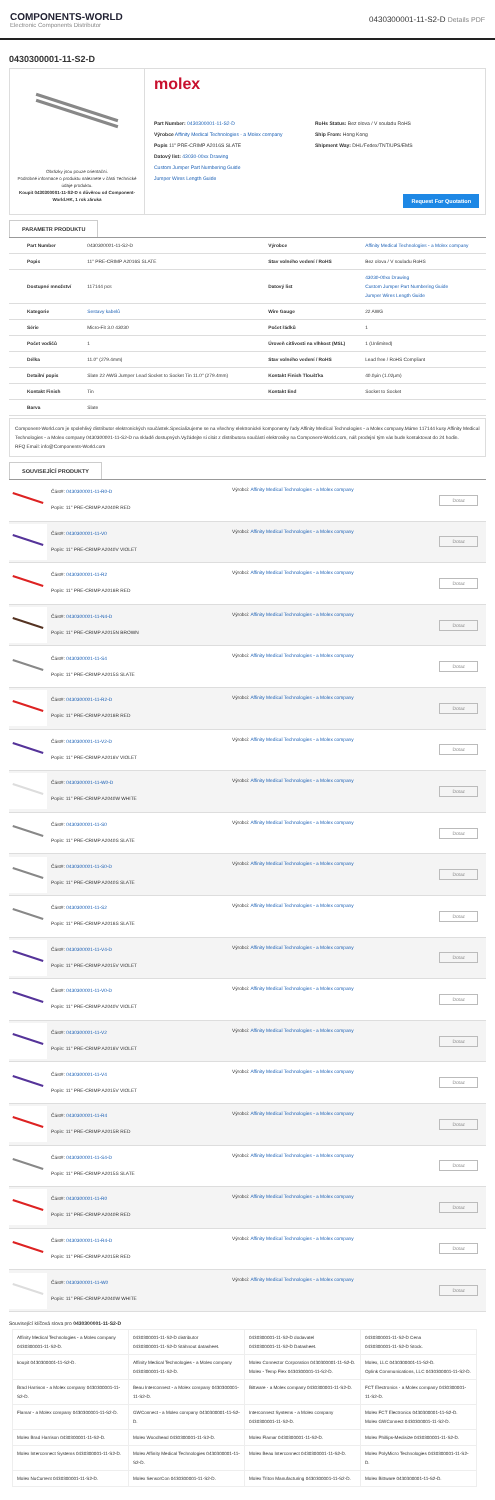COMPONENTS-WORLD
Electronic Components Distributor
0430300001-11-S2-D Details PDF
0430300001-11-S2-D
Obrázky jsou pouze orientační.
Podrobné informace o produktu naleznete v části Technické údaje produktu.
Koupit 0430300001-11-S2-D s důvěrou od Component-World.HK, 1 rok záruka
molex
Part Number: 0430300001-11-S2-D
Výrobce Affinity Medical Technologies - a Molex company
Popis 11" PRE-CRIMP A2016S SLATE
Datový list: 43030-00xx Drawing
Custom Jumper Part Numbering Guide
Jumper Wires Length Guide
RoHs Status: Bez olova / V souladu RoHS
Ship From: Hong Kong
Shipment Way: DHL/Fedex/TNT/UPS/EMS
Request For Quotation
PARAMETR PRODUKTU
| Part Number | 0430300001-11-S2-D | Výrobce | Affinity Medical Technologies - a Molex company |
| Popis | 11" PRE-CRIMP A2016S SLATE | Stav volného vedení / RoHS | Bez olova / V souladu RoHS |
| Dostupné množství | 117144 pcs | Datový list | 43030-00xx Drawing Custom Jumper Part Numbering Guide Jumper Wires Length Guide |
| Kategorie | Sestavy kabelů | Wire Gauge | 22 AWG |
| Série | Micro-Fit 3.0 43030 | Počet řádků | 1 |
| Počet vodičů | 1 | Úroveň citlivosti na vlhkost (MSL) | 1 (Unlimited) |
| Délka | 11.0" (279.4mm) | Stav volného vedení / RoHS | Lead free / RoHS Compliant |
| Detailní popis | Slate 22 AWG Jumper Lead Socket to Socket Tin 11.0" (279.4mm) | Kontakt Finish Tloušťka | 40.0µin (1.02µm) |
| Kontakt Finish | Tin | Kontakt End | Socket to Socket |
| Barva | Slate | | |
Component-World.com je spolehlivý distributor elektronických součástek.Specializujeme se na všechny elektronické komponenty řady Affinity Medical Technologies - a Molex company.Máme 117144 kusy Affinity Medical Technologies - a Molex company 0430300001-11-S2-D na skladě dostupných.Vyžádejte si citát z distributora součástí elektroniky na Component-World.com, náš prodejní tým vás bude kontaktovat do 24 hodin.
RFQ Email: info@Components-World.com
SOUVISEJÍCÍ PRODUKTY
Část#: 0430300001-11-R0-D
Popis: 11" PRE-CRIMP A2040R RED
Výrobci: Affinity Medical Technologies - a Molex company
Dotaz
Část#: 0430300001-11-V0
Popis: 11" PRE-CRIMP A2040V VIOLET
Výrobci: Affinity Medical Technologies - a Molex company
Dotaz
Část#: 0430300001-11-R2
Popis: 11" PRE-CRIMP A2016R RED
Výrobci: Affinity Medical Technologies - a Molex company
Dotaz
Část#: 0430300001-11-N4-D
Popis: 11" PRE-CRIMP A2015N BROWN
Výrobci: Affinity Medical Technologies - a Molex company
Dotaz
Část#: 0430300001-11-S4
Popis: 11" PRE-CRIMP A2015S SLATE
Výrobci: Affinity Medical Technologies - a Molex company
Dotaz
Část#: 0430300001-11-R2-D
Popis: 11" PRE-CRIMP A2016R RED
Výrobci: Affinity Medical Technologies - a Molex company
Dotaz
Část#: 0430300001-11-V2-D
Popis: 11" PRE-CRIMP A2016V VIOLET
Výrobci: Affinity Medical Technologies - a Molex company
Dotaz
Část#: 0430300001-11-W0-D
Popis: 11" PRE-CRIMP A2040W WHITE
Výrobci: Affinity Medical Technologies - a Molex company
Dotaz
Část#: 0430300001-11-S0
Popis: 11" PRE-CRIMP A2040S SLATE
Výrobci: Affinity Medical Technologies - a Molex company
Dotaz
Část#: 0430300001-11-S0-D
Popis: 11" PRE-CRIMP A2040S SLATE
Výrobci: Affinity Medical Technologies - a Molex company
Dotaz
Část#: 0430300001-11-S2
Popis: 11" PRE-CRIMP A2016S SLATE
Výrobci: Affinity Medical Technologies - a Molex company
Dotaz
Část#: 0430300001-11-V4-D
Popis: 11" PRE-CRIMP A2015V VIOLET
Výrobci: Affinity Medical Technologies - a Molex company
Dotaz
Část#: 0430300001-11-V0-D
Popis: 11" PRE-CRIMP A2040V VIOLET
Výrobci: Affinity Medical Technologies - a Molex company
Dotaz
Část#: 0430300001-11-V2
Popis: 11" PRE-CRIMP A2016V VIOLET
Výrobci: Affinity Medical Technologies - a Molex company
Dotaz
Část#: 0430300001-11-V4
Popis: 11" PRE-CRIMP A2015V VIOLET
Výrobci: Affinity Medical Technologies - a Molex company
Dotaz
Část#: 0430300001-11-R4
Popis: 11" PRE-CRIMP A2015R RED
Výrobci: Affinity Medical Technologies - a Molex company
Dotaz
Část#: 0430300001-11-S4-D
Popis: 11" PRE-CRIMP A2015S SLATE
Výrobci: Affinity Medical Technologies - a Molex company
Dotaz
Část#: 0430300001-11-R0
Popis: 11" PRE-CRIMP A2040R RED
Výrobci: Affinity Medical Technologies - a Molex company
Dotaz
Část#: 0430300001-11-R4-D
Popis: 11" PRE-CRIMP A2015R RED
Výrobci: Affinity Medical Technologies - a Molex company
Dotaz
Část#: 0430300001-11-W0
Popis: 11" PRE-CRIMP A2040W WHITE
Výrobci: Affinity Medical Technologies - a Molex company
Dotaz
Související klíčová slova pro 0430300001-11-S2-D
| Affinity Medical Technologies - a Molex company 0430300001-11-S2-D. | 0430300001-11-S2-D distributor 0430300001-11-S2-D Stáhnout datasheet. | 0430300001-11-S2-D dodavatel 0430300001-11-S2-D Datasheet. | 0430300001-11-S2-D Cena 0430300001-11-S2-D Stock. |
| koupit 0430300001-11-S2-D. | Affinity Medical Technologies - a Molex company 0430300001-11-S2-D. | Molex Connector Corporation 0430300001-11-S2-D. Molex - Temp Flex 0430300001-11-S2-D. | Molex, LLC 0430300001-11-S2-D. Oplink Communications, LLC 0430300001-11-S2-D. |
| Brad Harrison - a Molex company 0430300001-11-S2-D. | Beau Interconnect - a Molex company 0430300001-11-S2-D. | Bittware - a Molex company 0430300001-11-S2-D. | FCT Electronics - a Molex company 0430300001-11-S2-D. |
| Flamar - a Molex company 0430300001-11-S2-D. | GWConnect - a Molex company 0430300001-11-S2-D. | Interconnect Systems - a Molex company 0430300001-11-S2-D. | Molex FCT Electronics 0430300001-11-S2-D. Molex GWConnect 0430300001-11-S2-D. |
| Molex Brad Harrison 0430300001-11-S2-D. | Molex Woodhead 0430300001-11-S2-D. | Molex Flamar 0430300001-11-S2-D. | Molex Phillips-Medisize 0430300001-11-S2-D. |
| Molex Interconnect Systems 0430300001-11-S2-D. | Molex Affinity Medical Technologies 0430300001-11-S2-D. | Molex Beau Interconnect 0430300001-11-S2-D. | Molex PolyMicro Technologies 0430300001-11-S2-D. |
| Molex NuCurrent 0430300001-11-S2-D. | Molex SensorCon 0430300001-11-S2-D. | Molex Triton Manufacturing 0430300001-11-S2-D. | Molex Bittware 0430300001-11-S2-D. |